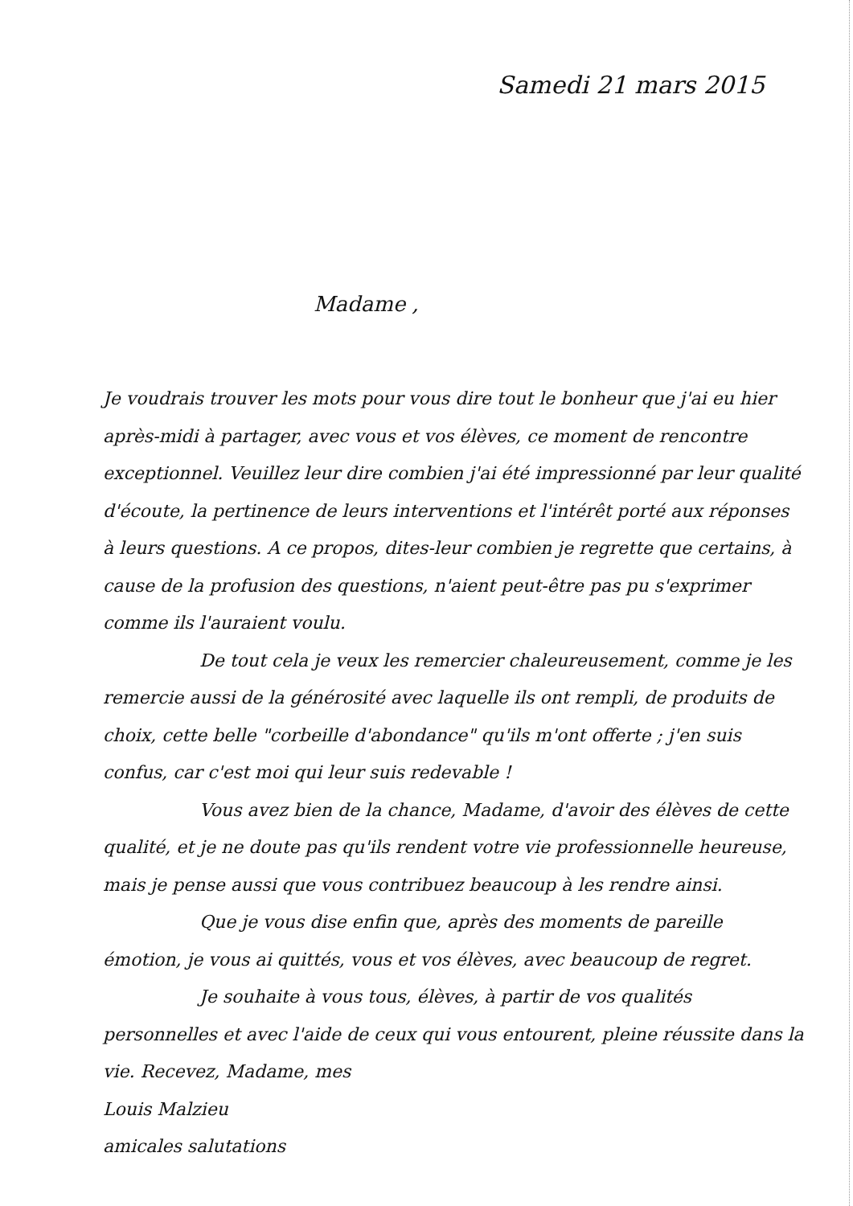Samedi 21 mars 2015
Madame ,
Je voudrais trouver les mots pour vous dire tout le bonheur que j'ai eu hier après-midi à partager, avec vous et vos élèves, ce moment de rencontre exceptionnel. Veuillez leur dire combien j'ai été impressionné par leur qualité d'écoute, la pertinence de leurs interventions et l'intérêt porté aux réponses à leurs questions. A ce propos, dites-leur combien je regrette que certains, à cause de la profusion des questions, n'aient peut-être pas pu s'exprimer comme ils l'auraient voulu.
De tout cela je veux les remercier chaleureusement, comme je les remercie aussi de la générosité avec laquelle ils ont rempli, de produits de choix, cette belle "corbeille d'abondance" qu'ils m'ont offerte ; j'en suis confus, car c'est moi qui leur suis redevable !
Vous avez bien de la chance, Madame, d'avoir des élèves de cette qualité, et je ne doute pas qu'ils rendent votre vie professionnelle heureuse, mais je pense aussi que vous contribuez beaucoup à les rendre ainsi.
Que je vous dise enfin que, après des moments de pareille émotion, je vous ai quittés, vous et vos élèves, avec beaucoup de regret.
Je souhaite à vous tous, élèves, à partir de vos qualités personnelles et avec l'aide de ceux qui vous entourent, pleine réussite dans la vie. Recevez, Madame, mes
Louis Malzieu
amicales salutations